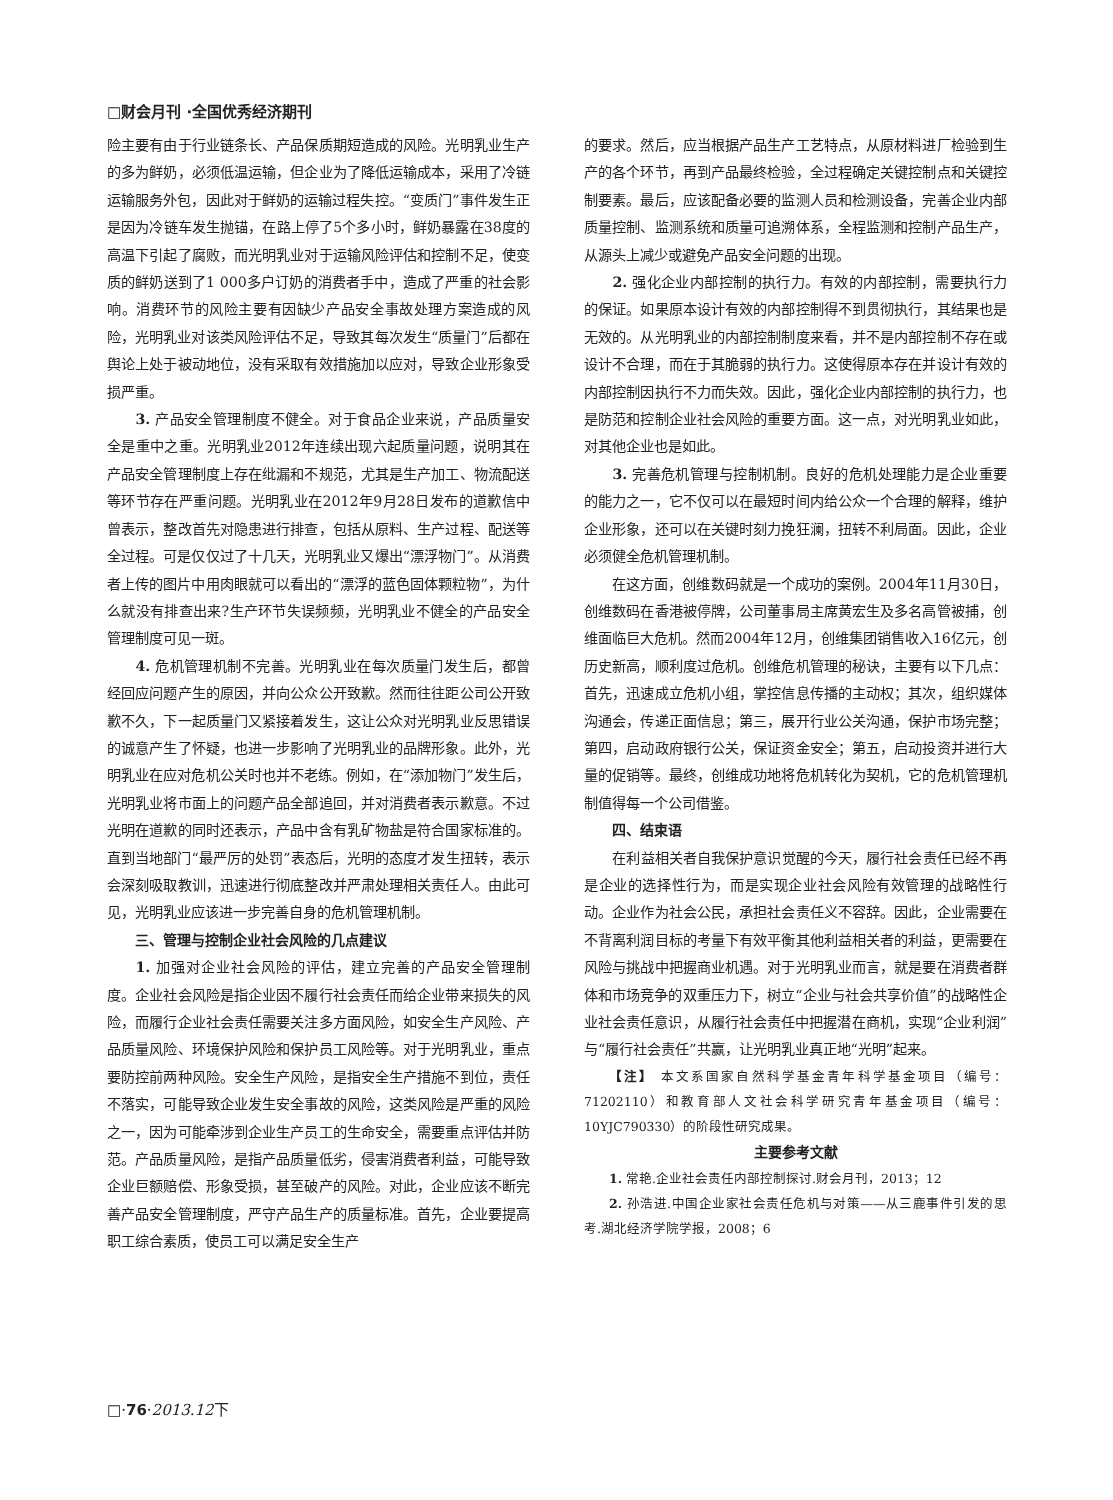□财会月刊 ·全国优秀经济期刊
险主要有由于行业链条长、产品保质期短造成的风险。光明乳业生产的多为鲜奶，必须低温运输，但企业为了降低运输成本，采用了冷链运输服务外包，因此对于鲜奶的运输过程失控。“变质门”事件发生正是因为冷链车发生抛锚，在路上停了5个多小时，鲜奶暴露在38度的高温下引起了腐败，而光明乳业对于运输风险评估和控制不足，使变质的鲜奶送到了1 000多户订奶的消费者手中，造成了严重的社会影响。消费环节的风险主要有因缺少产品安全事故处理方案造成的风险，光明乳业对该类风险评估不足，导致其每次发生“质量门”后都在舆论上处于被动地位，没有采取有效措施加以应对，导致企业形象受损严重。
3. 产品安全管理制度不健全。对于食品企业来说，产品质量安全是重中之重。光明乳业2012年连续出现六起质量问题，说明其在产品安全管理制度上存在纰漏和不规范，尤其是生产加工、物流配送等环节存在严重问题。光明乳业在2012年9月28日发布的道歉信中曾表示，整改首先对隐患进行排查，包括从原料、生产过程、配送等全过程。可是仅仅过了十几天，光明乳业又爆出“漂浮物门”。从消费者上传的图片中用肉眼就可以看出的“漂浮的蓝色固体颗粒物”，为什么就没有排查出来?生产环节失误频频，光明乳业不健全的产品安全管理制度可见一斑。
4. 危机管理机制不完善。光明乳业在每次质量门发生后，都曾经回应问题产生的原因，并向公众公开致歉。然而往往距公司公开致歉不久，下一起质量门又紧接着发生，这让公众对光明乳业反思错误的诚意产生了怀疑，也进一步影响了光明乳业的品牌形象。此外，光明乳业在应对危机公关时也并不老练。例如，在“添加物门”发生后，光明乳业将市面上的问题产品全部追回，并对消费者表示歉意。不过光明在道歉的同时还表示，产品中含有乳矿物盐是符合国家标准的。直到当地部门“最严厉的处罚”表态后，光明的态度才发生扭转，表示会深刻吸取教训，迅速进行彻底整改并严肃处理相关责任人。由此可见，光明乳业应该进一步完善自身的危机管理机制。
三、管理与控制企业社会风险的几点建议
1. 加强对企业社会风险的评估，建立完善的产品安全管理制度。企业社会风险是指企业因不履行社会责任而给企业带来损失的风险，而履行企业社会责任需要关注多方面风险，如安全生产风险、产品质量风险、环境保护风险和保护员工风险等。对于光明乳业，重点要防控前两种风险。安全生产风险，是指安全生产措施不到位，责任不落实，可能导致企业发生安全事故的风险，这类风险是严重的风险之一，因为可能牵涉到企业生产员工的生命安全，需要重点评估并防范。产品质量风险，是指产品质量低劣，侵害消费者利益，可能导致企业巨额赔偿、形象受损，甚至破产的风险。对此，企业应该不断完善产品安全管理制度，严守产品生产的质量标准。首先，企业要提高职工综合素质，使员工可以满足安全生产
的要求。然后，应当根据产品生产工艺特点，从原材料进厂检验到生产的各个环节，再到产品最终检验，全过程确定关键控制点和关键控制要素。最后，应该配备必要的监测人员和检测设备，完善企业内部质量控制、监测系统和质量可追溯体系，全程监测和控制产品生产，从源头上减少或避免产品安全问题的出现。
2. 强化企业内部控制的执行力。有效的内部控制，需要执行力的保证。如果原本设计有效的内部控制得不到贯彻执行，其结果也是无效的。从光明乳业的内部控制制度来看，并不是内部控制不存在或设计不合理，而在于其脆弱的执行力。这使得原本存在并设计有效的内部控制因执行不力而失效。因此，强化企业内部控制的执行力，也是防范和控制企业社会风险的重要方面。这一点，对光明乳业如此，对其他企业也是如此。
3. 完善危机管理与控制机制。良好的危机处理能力是企业重要的能力之一，它不仅可以在最短时间内给公众一个合理的解释，维护企业形象，还可以在关键时刻力挽狂澜，扭转不利局面。因此，企业必须健全危机管理机制。
在这方面，创维数码就是一个成功的案例。2004年11月30日，创维数码在香港被停牌，公司董事局主席黄宏生及多名高管被捕，创维面临巨大危机。然而2004年12月，创维集团销售收入16亿元，创历史新高，顺利度过危机。创维危机管理的秘诀，主要有以下几点：首先，迅速成立危机小组，掌控信息传播的主动权；其次，组织媒体沟通会，传递正面信息；第三，展开行业公关沟通，保护市场完整；第四，启动政府银行公关，保证资金安全；第五，启动投资并进行大量的促销等。最终，创维成功地将危机转化为契机，它的危机管理机制值得每一个公司借鉴。
四、结束语
在利益相关者自我保护意识觉醒的今天，履行社会责任已经不再是企业的选择性行为，而是实现企业社会风险有效管理的战略性行动。企业作为社会公民，承担社会责任义不容辞。因此，企业需要在不背离利润目标的考量下有效平衡其他利益相关者的利益，更需要在风险与挑战中把握商业机遇。对于光明乳业而言，就是要在消费者群体和市场竞争的双重压力下，树立“企业与社会共享价值”的战略性企业社会责任意识，从履行社会责任中把握潜在商机，实现“企业利润”与“履行社会责任”共赢，让光明乳业真正地“光明”起来。
【注】 本文系国家自然科学基金青年科学基金项目（编号：71202110）和教育部人文社会科学研究青年基金项目（编号：10YJC790330）的阶段性研究成果。
主要参考文献
1. 常艳.企业社会责任内部控制探讨.财会月刊，2013；12
2. 孙浩进.中国企业家社会责任危机与对策——从三鹿事件引发的思考.湖北经济学院学报，2008；6
□·76·2013.12下